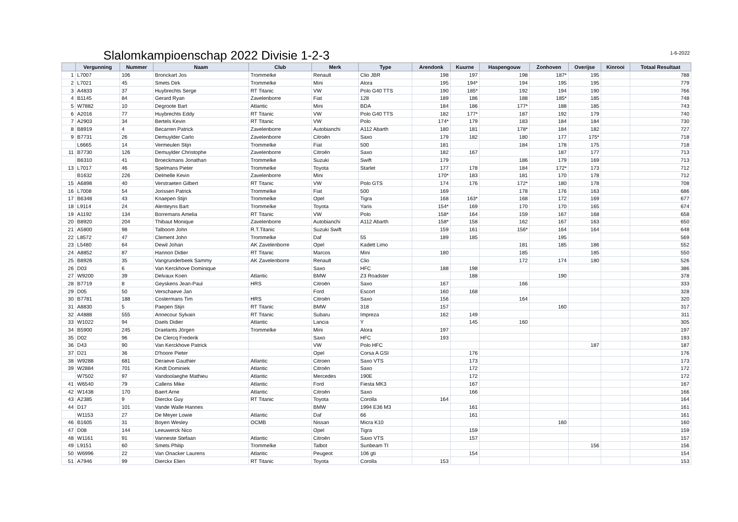Slalomkampioenschap 2022 Divisie 1-2-3
1-6-2022
| | Vergunning | Nummer | Naam | Club | Merk | Type | Arendonk | Kuurne | Haspengouw | Zonhoven | Overijse | Kinrooi | Totaal Resultaat |
| --- | --- | --- | --- | --- | --- | --- | --- | --- | --- | --- | --- | --- | --- |
| 1 | L7007 | 106 | Bronckart Jos | Trommelke | Renault | Clio JBR | 198 | 197 | 198 | 187* | 195 | | 788 |
| 2 | L7021 | 45 | Smets Dirk | Trommelke | Mini | Alora | 195 | 194* | 194 | 195 | 195 | | 779 |
| 3 | A4833 | 37 | Huybrechts Serge | RT Titanic | VW | Polo G40 TTS | 190 | 185* | 192 | 194 | 190 | | 766 |
| 4 | B1145 | 84 | Gerard Ryan | Zavelenborre | Fiat | 128 | 189 | 186 | 188 | 185* | 185 | | 748 |
| 5 | W7882 | 10 | Degroote Bart | Atlantic | Mini | BDA | 184 | 186 | 177* | 188 | 185 | | 743 |
| 6 | A2016 | 77 | Huybrechts Eddy | RT Titanic | VW | Polo G40 TTS | 182 | 177* | 187 | 192 | 179 | | 740 |
| 7 | A2903 | 34 | Bertels Kevin | RT Titanic | VW | Polo | 174* | 179 | 183 | 184 | 184 | | 730 |
| 8 | B8919 | 4 | Becarren Patrick | Zavelenborre | Autobianchi | A112 Abarth | 180 | 181 | 178* | 184 | 182 | | 727 |
| 9 | B7731 | 26 | Demuylder Carlo | Zavelenborre | Citroën | Saxo | 179 | 182 | 180 | 177 | 175* | | 718 |
| | L6665 | 14 | Vermeulen Stijn | Trommelke | Fiat | 500 | 181 | | 184 | 178 | 175 | | 718 |
| 11 | B7730 | 126 | Demuylder Christophe | Zavelenborre | Citroën | Saxo | 182 | 167 | | 187 | 177 | | 713 |
| | B6310 | 41 | Broeckmans Jonathan | Trommelke | Suzuki | Swift | 179 | | 186 | 179 | 169 | | 713 |
| 13 | L7017 | 46 | Spelmans Pieter | Trommelke | Toyota | Starlet | 177 | 178 | 184 | 172* | 173 | | 712 |
| | B1632 | 226 | Delmelle Kevin | Zavelenborre | Mini | | 170* | 183 | 181 | 170 | 178 | | 712 |
| 15 | A6898 | 40 | Verstraeten Gilbert | RT Titanic | VW | Polo GTS | 174 | 176 | 172* | 180 | 178 | | 708 |
| 16 | L7008 | 54 | Jorissen Patrick | Trommelke | Fiat | 500 | 169 | | 178 | 176 | 163 | | 686 |
| 17 | B6348 | 43 | Knaepen Stijn | Trommelke | Opel | Tigra | 168 | 163* | 168 | 172 | 169 | | 677 |
| 18 | L9114 | 24 | Alenteyns Bart | Trommelke | Toyota | Yaris | 154* | 169 | 170 | 170 | 165 | | 674 |
| 19 | A1192 | 134 | Borremans Amelia | RT Titanic | VW | Polo | 158* | 164 | 159 | 167 | 168 | | 658 |
| 20 | B8920 | 204 | Thibaut Monique | Zavelenborre | Autobianchi | A112 Abarth | 158* | 158 | 162 | 167 | 163 | | 650 |
| 21 | A5800 | 98 | Talboom John | R.T.Titanic | Suzuki Swift | | 159 | 161 | 156* | 164 | 164 | | 648 |
| 22 | L8572 | 47 | Clement John | Trommelke | Daf | 55 | 189 | 185 | | 195 | | | 569 |
| 23 | L5480 | 64 | Dewil Johan | AK Zavelenborre | Opel | Kadett Limo | | | 181 | 185 | 186 | | 552 |
| 24 | A8852 | 87 | Hannon Didier | RT Titanic | Marcos | Mini | 180 | | 185 | | 185 | | 550 |
| 25 | B8926 | 35 | Vangrunderbeek Sammy | AK Zavelenborre | Renault | Clio | | | 172 | 174 | 180 | | 526 |
| 26 | D03 | 6 | Van Kerckhove Dominique | | Saxo | HFC | 188 | 198 | | | | | 386 |
| 27 | W9200 | 39 | Delvaux Koen | Atlantic | BMW | Z3 Roadster | | 188 | | 190 | | | 378 |
| 28 | B7719 | 8 | Geyskens Jean-Paul | HRS | Citroën | Saxo | 167 | | 166 | | | | 333 |
| 29 | D05 | 50 | Verschaeve Jan | | Ford | Escort | 160 | 168 | | | | | 328 |
| 30 | B7781 | 188 | Costermans Tim | HRS | Citroën | Saxo | 156 | | 164 | | | | 320 |
| 31 | A8830 | 5 | Paepen Stijn | RT Titanic | BMW | 318 | 157 | | | 160 | | | 317 |
| 32 | A4888 | 555 | Annecour Sylvain | RT Titanic | Subaru | Impreza | 162 | 149 | | | | | 311 |
| 33 | W1022 | 94 | Daels Didier | Atlantic | Lancia | Y | | 145 | 160 | | | | 305 |
| 34 | B5900 | 245 | Draelants Jörgen | Trommelke | Mini | Alora | 197 | | | | | | 197 |
| 35 | D02 | 96 | De Clercq Frederik | | Saxo | HFC | 193 | | | | | | 193 |
| 36 | D43 | 90 | Van Kerckhove Patrick | | VW | Polo HFC | | | | | 187 | | 187 |
| 37 | D21 | 36 | D'hoore Pieter | | Opel | Corsa A GSI | | 176 | | | | | 176 |
| 38 | W9288 | 681 | Deraeve Gauthier | Atlantic | Citroen | Saxo VTS | | 173 | | | | | 173 |
| 39 | W2884 | 701 | Kindt Dominiek | Atlantic | Citroën | Saxo | | 172 | | | | | 172 |
| | W7502 | 97 | Vandoolaeghe Mathieu | Atlantic | Mercedes | 190E | | 172 | | | | | 172 |
| 41 | W6540 | 79 | Callens Mike | Atlantic | Ford | Fiesta MK3 | | 167 | | | | | 167 |
| 42 | W1438 | 170 | Baert Arne | Atlantic | Citroën | Saxo | | 166 | | | | | 166 |
| 43 | A2385 | 9 | Dierckx Guy | RT Titanic | Toyota | Corolla | 164 | | | | | | 164 |
| 44 | D17 | 101 | Vande Walle Hannes | | BMW | 1994 E36 M3 | | 161 | | | | | 161 |
| | W1153 | 27 | De Meyer Lowie | Atlantic | Daf | 66 | | 161 | | | | | 161 |
| 46 | B1605 | 31 | Boyen Wesley | OCMB | Nissan | Micra K10 | | | | 160 | | | 160 |
| 47 | D08 | 144 | Leeuwerck Nico | | Opel | Tigra | | 159 | | | | | 159 |
| 48 | W1161 | 91 | Vanneste Stefaan | Atlantic | Citroën | Saxo VTS | | 157 | | | | | 157 |
| 49 | L9151 | 60 | Smets Philip | Trommelke | Talbot | Sunbeam TI | | | | | 156 | | 156 |
| 50 | W6996 | 22 | Van Onacker Laurens | Atlantic | Peugeot | 106 gti | | 154 | | | | | 154 |
| 51 | A7946 | 99 | Dierckx Elien | RT Titanic | Toyota | Corolla | 153 | | | | | | 153 |